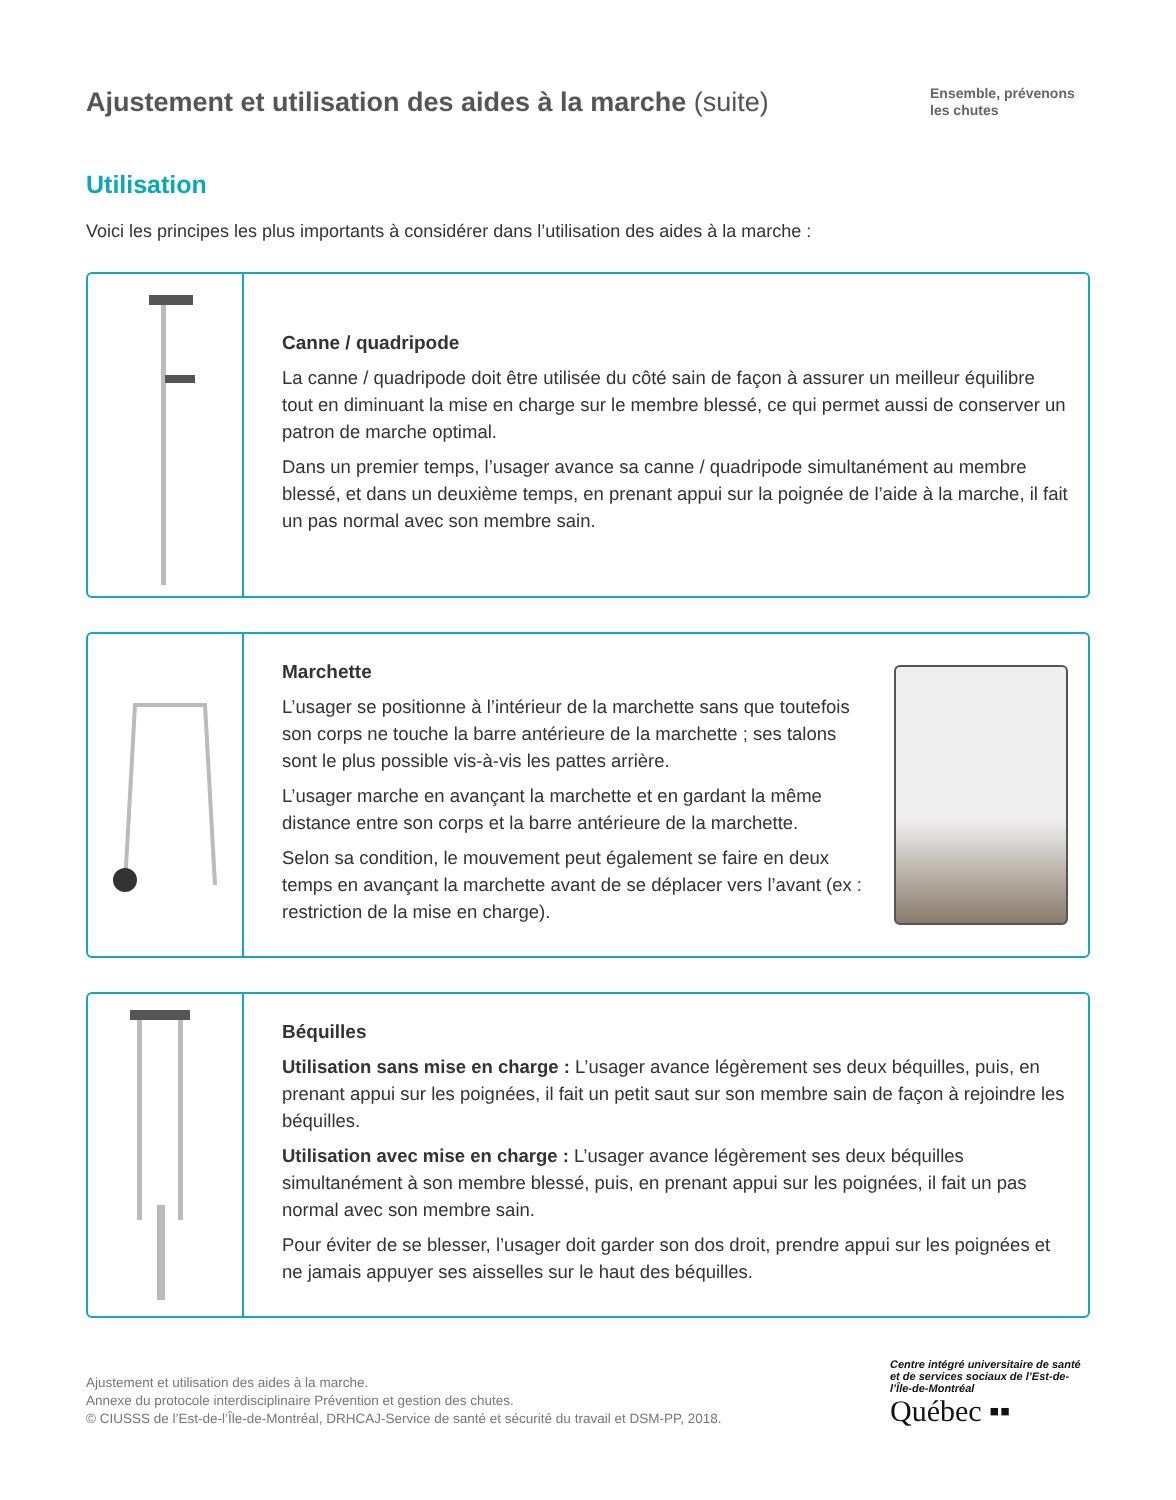Ajustement et utilisation des aides à la marche (suite)
Ensemble, prévenons les chutes
Utilisation
Voici les principes les plus importants à considérer dans l’utilisation des aides à la marche :
Canne / quadripode
La canne / quadripode doit être utilisée du côté sain de façon à assurer un meilleur équilibre tout en diminuant la mise en charge sur le membre blessé, ce qui permet aussi de conserver un patron de marche optimal.
Dans un premier temps, l’usager avance sa canne / quadripode simultanément au membre blessé, et dans un deuxième temps, en prenant appui sur la poignée de l’aide à la marche, il fait un pas normal avec son membre sain.
Marchette
L’usager se positionne à l’intérieur de la marchette sans que toutefois son corps ne touche la barre antérieure de la marchette ; ses talons sont le plus possible vis-à-vis les pattes arrière.
L’usager marche en avançant la marchette et en gardant la même distance entre son corps et la barre antérieure de la marchette.
Selon sa condition, le mouvement peut également se faire en deux temps en avançant la marchette avant de se déplacer vers l’avant (ex : restriction de la mise en charge).
Béquilles
Utilisation sans mise en charge : L’usager avance légèrement ses deux béquilles, puis, en prenant appui sur les poignées, il fait un petit saut sur son membre sain de façon à rejoindre les béquilles.
Utilisation avec mise en charge : L’usager avance légèrement ses deux béquilles simultanément à son membre blessé, puis, en prenant appui sur les poignées, il fait un pas normal avec son membre sain.
Pour éviter de se blesser, l’usager doit garder son dos droit, prendre appui sur les poignées et ne jamais appuyer ses aisselles sur le haut des béquilles.
Ajustement et utilisation des aides à la marche.
Annexe du protocole interdisciplinaire Prévention et gestion des chutes.
© CIUSSS de l’Est-de-l’Île-de-Montréal, DRHCAJ-Service de santé et sécurité du travail et DSM-PP, 2018.
Centre intégré universitaire de santé et de services sociaux de l’Est-de-l’Île-de-Montréal
Québec ▪▪